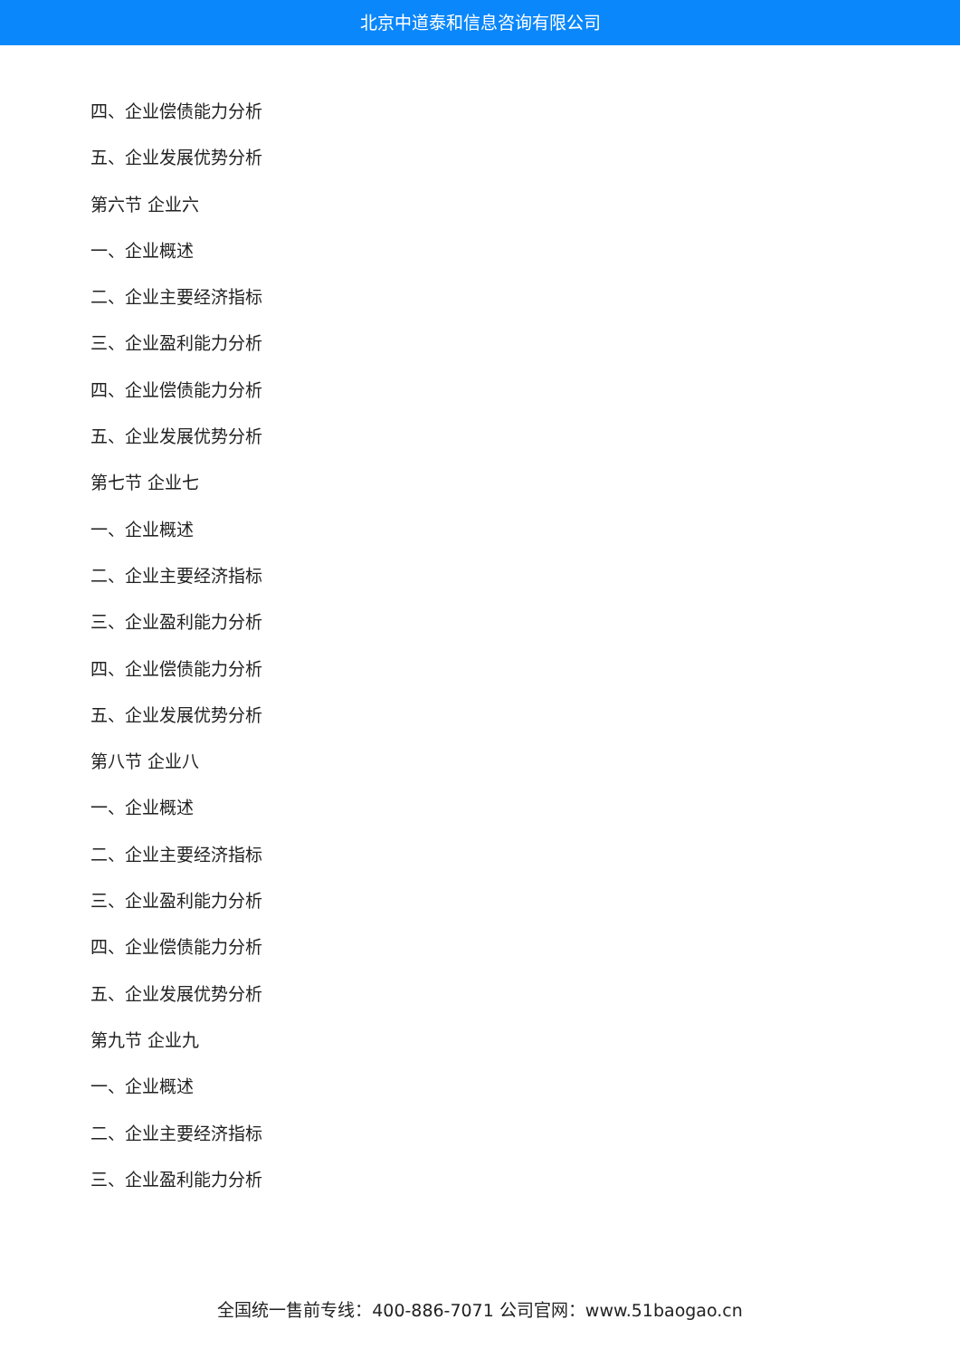北京中道泰和信息咨询有限公司
四、企业偿债能力分析
五、企业发展优势分析
第六节 企业六
一、企业概述
二、企业主要经济指标
三、企业盈利能力分析
四、企业偿债能力分析
五、企业发展优势分析
第七节 企业七
一、企业概述
二、企业主要经济指标
三、企业盈利能力分析
四、企业偿债能力分析
五、企业发展优势分析
第八节 企业八
一、企业概述
二、企业主要经济指标
三、企业盈利能力分析
四、企业偿债能力分析
五、企业发展优势分析
第九节 企业九
一、企业概述
二、企业主要经济指标
三、企业盈利能力分析
全国统一售前专线：400-886-7071 公司官网：www.51baogao.cn